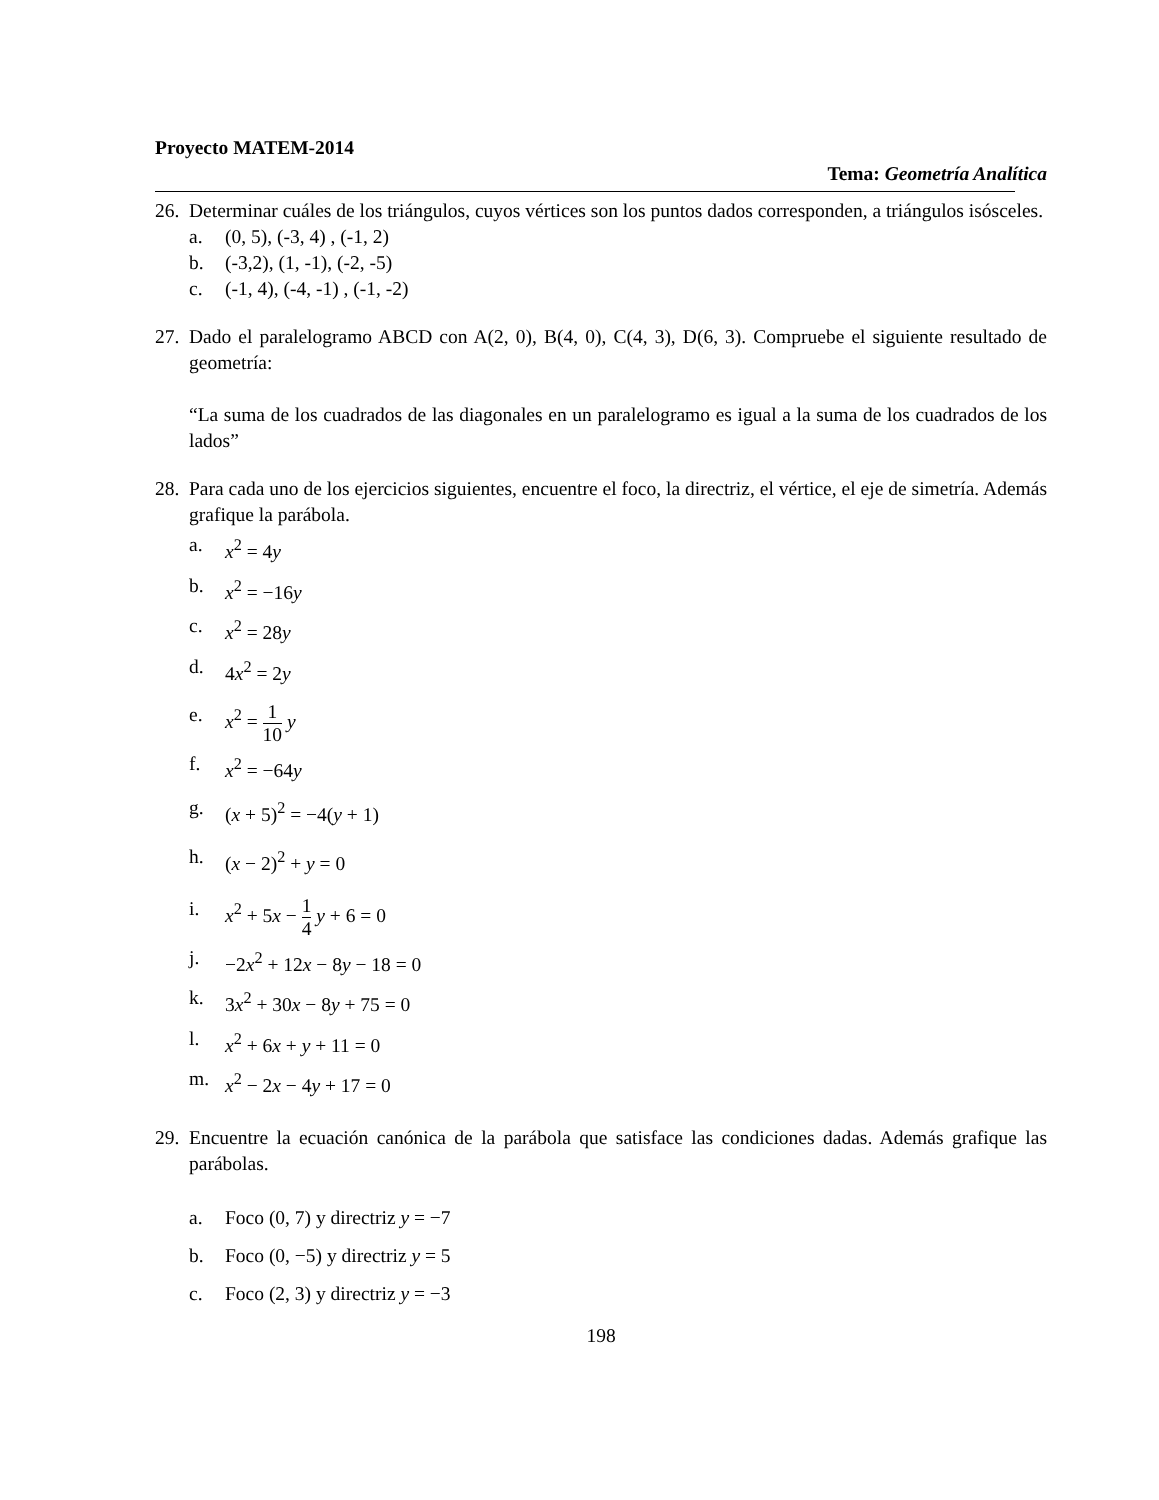Proyecto MATEM-2014
Tema: Geometría Analítica
26.
Determinar cuáles de los triángulos, cuyos vértices son los puntos dados corresponden, a triángulos isósceles.
a. (0, 5), (-3, 4) , (-1, 2)
b. (-3,2), (1, -1), (-2, -5)
c. (-1, 4), (-4, -1) , (-1, -2)
27.
Dado el paralelogramo ABCD con A(2, 0), B(4, 0), C(4, 3), D(6, 3). Compruebe el siguiente resultado de geometría:
“La suma de los cuadrados de las diagonales en un paralelogramo es igual a la suma de los cuadrados de los lados”
28.
Para cada uno de los ejercicios siguientes, encuentre el foco, la directriz, el vértice, el eje de simetría. Además grafique la parábola.
a. x<sup>2</sup> = 4y
b. x<sup>2</sup> = −16y
c. x<sup>2</sup> = 28y
d. 4x<sup>2</sup> = 2y
e. x<sup>2</sup> = 1 10 y
f. x<sup>2</sup> = −64y
g. (x + 5)<sup>2</sup> = −4(y + 1)
h. (x − 2)<sup>2</sup> + y = 0
i. x<sup>2</sup> + 5x − 1 4 y + 6 = 0
j. −2x<sup>2</sup> + 12x − 8y − 18 = 0
k. 3x<sup>2</sup> + 30x − 8y + 75 = 0
l. x<sup>2</sup> + 6x + y + 11 = 0
m. x<sup>2</sup> − 2x − 4y + 17 = 0
29.
Encuentre la ecuación canónica de la parábola que satisface las condiciones dadas. Además grafique las parábolas.
a. Foco (0, 7) y directriz y = −7
b. Foco (0, −5) y directriz y = 5
c. Foco (2, 3) y directriz y = −3
198